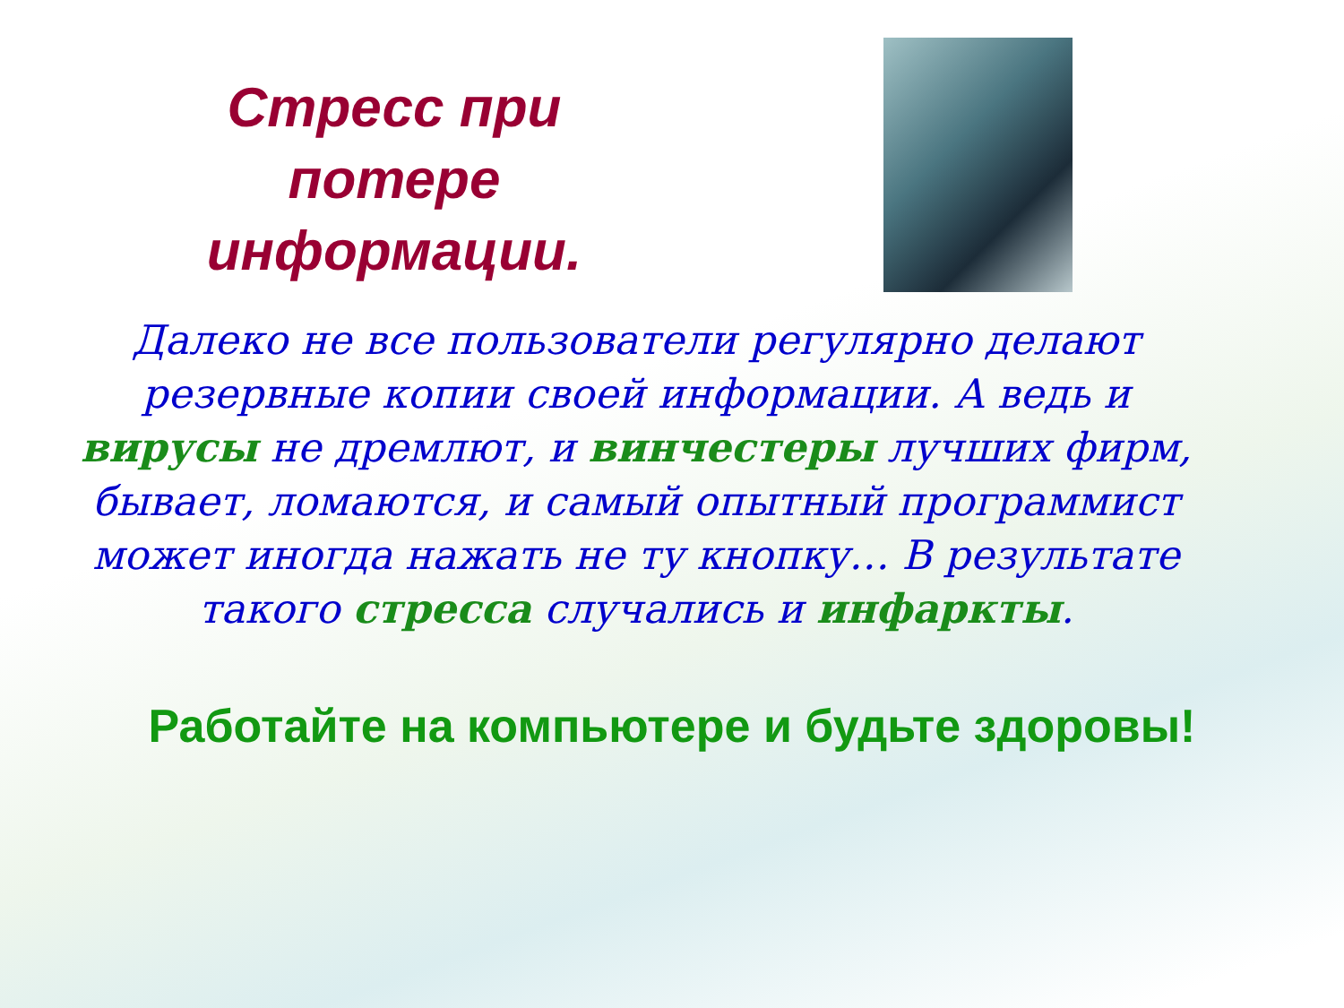Стресс при потере информации.
Далеко не все пользователи регулярно делают резервные копии своей информации. А ведь и вирусы не дремлют, и винчестеры лучших фирм, бывает, ломаются, и самый опытный программист может иногда нажать не ту кнопку… В результате такого стресса случались и инфаркты.
Работайте на компьютере и будьте здоровы!